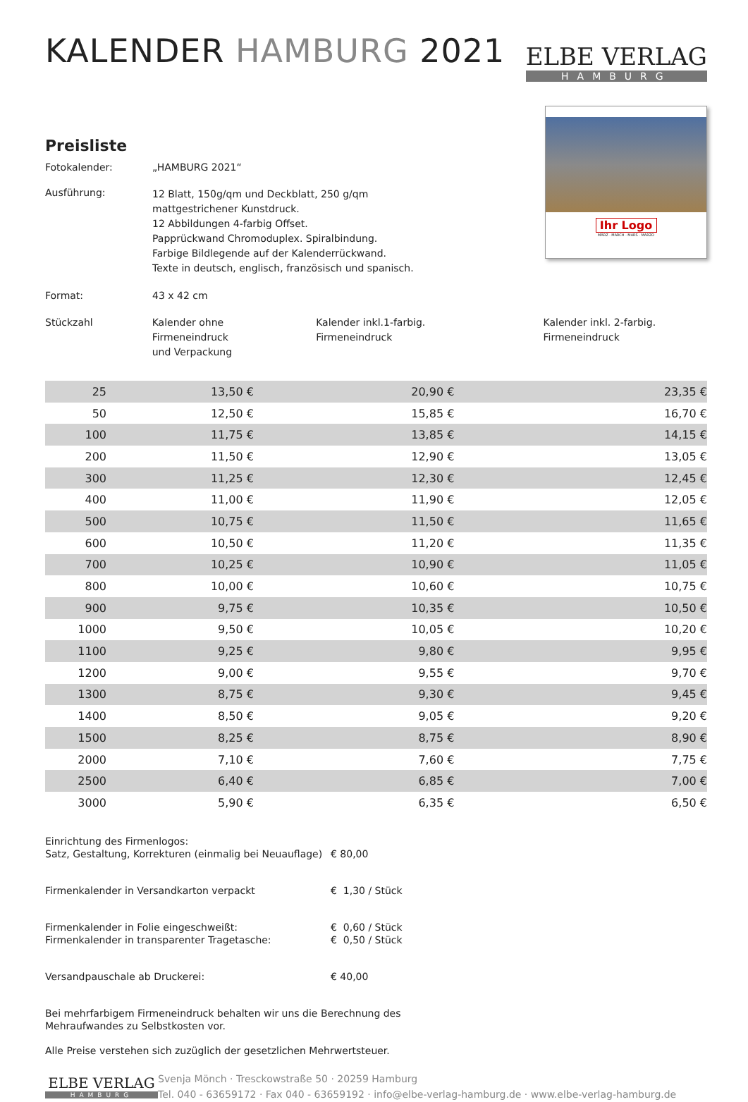KALENDER HAMBURG 2021
ELBE VERLAG
HAMBURG
Ihr Logo
MÄRZ · MARCH · MARS · MARZO
Preisliste
Fotokalender: „HAMBURG 2021“
Ausführung:
12 Blatt, 150g/qm und Deckblatt, 250 g/qm
mattgestrichener Kunstdruck.
12 Abbildungen 4-farbig Offset.
Papprückwand Chromoduplex. Spiralbindung.
Farbige Bildlegende auf der Kalenderrückwand.
Texte in deutsch, englisch, französisch und spanisch.
Format: 43 x 42 cm
Stückzahl Kalender ohne
Firmeneindruck
und Verpackung
Kalender inkl.1-farbig.
Firmeneindruck
Kalender inkl. 2-farbig.
Firmeneindruck
| 25 | 13,50 € | 20,90 € | 23,35 € |
| 50 | 12,50 € | 15,85 € | 16,70 € |
| 100 | 11,75 € | 13,85 € | 14,15 € |
| 200 | 11,50 € | 12,90 € | 13,05 € |
| 300 | 11,25 € | 12,30 € | 12,45 € |
| 400 | 11,00 € | 11,90 € | 12,05 € |
| 500 | 10,75 € | 11,50 € | 11,65 € |
| 600 | 10,50 € | 11,20 € | 11,35 € |
| 700 | 10,25 € | 10,90 € | 11,05 € |
| 800 | 10,00 € | 10,60 € | 10,75 € |
| 900 | 9,75 € | 10,35 € | 10,50 € |
| 1000 | 9,50 € | 10,05 € | 10,20 € |
| 1100 | 9,25 € | 9,80 € | 9,95 € |
| 1200 | 9,00 € | 9,55 € | 9,70 € |
| 1300 | 8,75 € | 9,30 € | 9,45 € |
| 1400 | 8,50 € | 9,05 € | 9,20 € |
| 1500 | 8,25 € | 8,75 € | 8,90 € |
| 2000 | 7,10 € | 7,60 € | 7,75 € |
| 2500 | 6,40 € | 6,85 € | 7,00 € |
| 3000 | 5,90 € | 6,35 € | 6,50 € |
Einrichtung des Firmenlogos:
Satz, Gestaltung, Korrekturen (einmalig bei Neuauflage)
€ 80,00
Firmenkalender in Versandkarton verpackt € 1,30 / Stück
Firmenkalender in Folie eingeschweißt:
Firmenkalender in transparenter Tragetasche:
€ 0,60 / Stück
€ 0,50 / Stück
Versandpauschale ab Druckerei: € 40,00
Bei mehrfarbigem Firmeneindruck behalten wir uns die Berechnung des
Mehraufwandes zu Selbstkosten vor.
Alle Preise verstehen sich zuzüglich der gesetzlichen Mehrwertsteuer.
ELBE VERLAG
HAMBURG
Svenja Mönch · Tresckowstraße 50 · 20259 Hamburg
Tel. 040 - 63659172 · Fax 040 - 63659192 · info@elbe-verlag-hamburg.de · www.elbe-verlag-hamburg.de